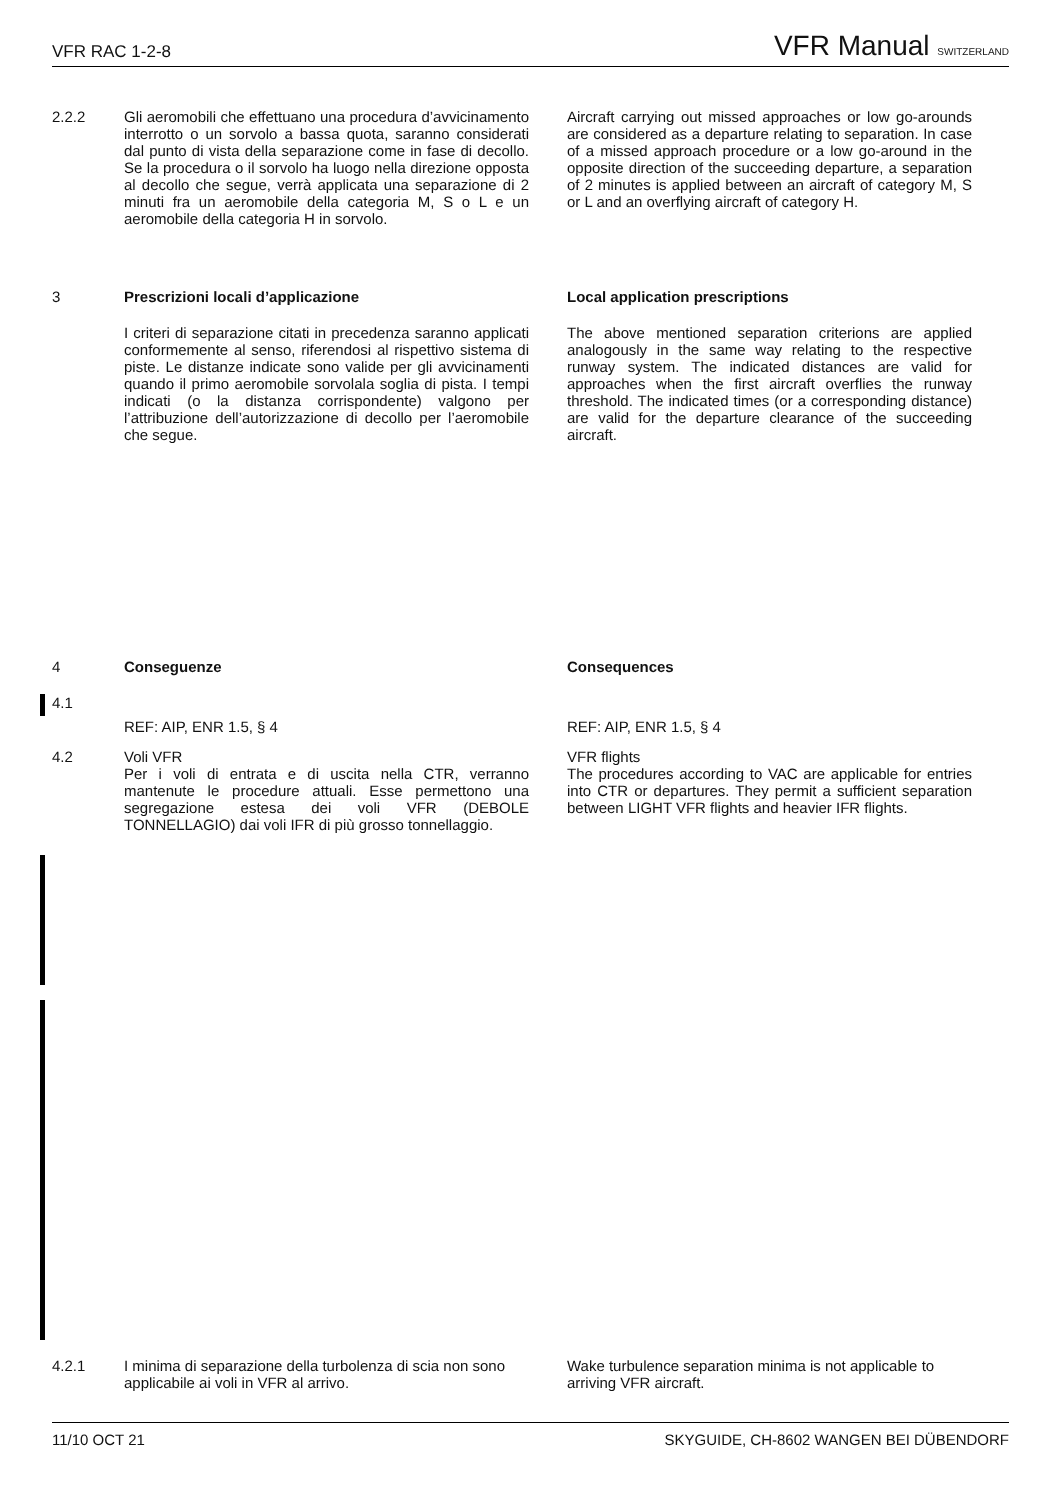VFR RAC 1-2-8 VFR Manual SWITZERLAND
2.2.2 Gli aeromobili che effettuano una procedura d’avvicinamento interrotto o un sorvolo a bassa quota, saranno considerati dal punto di vista della separazione come in fase di decollo. Se la procedura o il sorvolo ha luogo nella direzione opposta al decollo che segue, verrà applicata una separazione di 2 minuti fra un aeromobile della categoria M, S o L e un aeromobile della categoria H in sorvolo.
Aircraft carrying out missed approaches or low go-arounds are considered as a departure relating to separation. In case of a missed approach procedure or a low go-around in the opposite direction of the succeeding departure, a separation of 2 minutes is applied between an aircraft of category M, S or L and an overflying aircraft of category H.
3 Prescrizioni locali d’applicazione Local application prescriptions
I criteri di separazione citati in precedenza saranno applicati conformemente al senso, riferendosi al rispettivo sistema di piste. Le distanze indicate sono valide per gli avvicinamenti quando il primo aeromobile sorvolala soglia di pista. I tempi indicati (o la distanza corrispondente) valgono per l’attribuzione dell’autorizzazione di decollo per l’aeromobile che segue.
The above mentioned separation criterions are applied analogously in the same way relating to the respective runway system. The indicated distances are valid for approaches when the first aircraft overflies the runway threshold. The indicated times (or a corresponding distance) are valid for the departure clearance of the succeeding aircraft.
4 Conseguenze Consequences
4.1
REF: AIP, ENR 1.5, § 4 REF: AIP, ENR 1.5, § 4
4.2 Voli VFR
Per i voli di entrata e di uscita nella CTR, verranno mantenute le procedure attuali. Esse permettono una segregazione estesa dei voli VFR (DEBOLE TONNELLAGIO) dai voli IFR di più grosso tonnellaggio.
VFR flights
The procedures according to VAC are applicable for entries into CTR or departures. They permit a sufficient separation between LIGHT VFR flights and heavier IFR flights.
4.2.1 I minima di separazione della turbolenza di scia non sono applicabile ai voli in VFR al arrivo.
Wake turbulence separation minima is not applicable to arriving VFR aircraft.
11/10 OCT 21 SKYGUIDE, CH-8602 WANGEN BEI DÜBENDORF